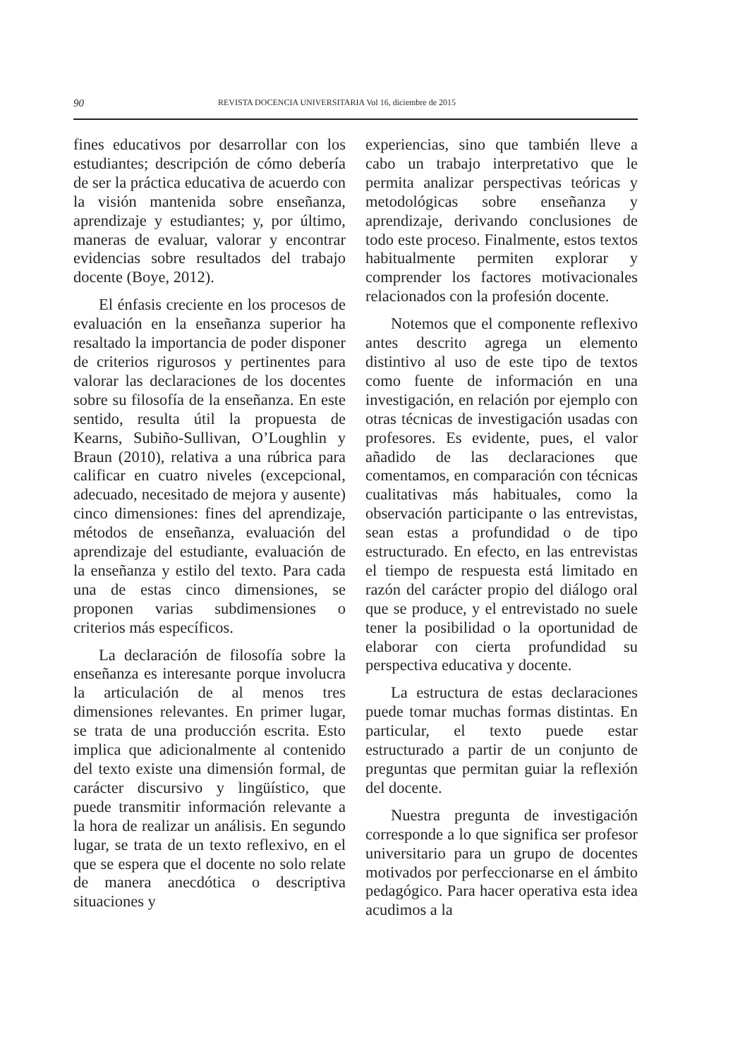90 REVISTA DOCENCIA UNIVERSITARIA Vol 16, diciembre de 2015
fines educativos por desarrollar con los estudiantes; descripción de cómo debería de ser la práctica educativa de acuerdo con la visión mantenida sobre enseñanza, aprendizaje y estudiantes; y, por último, maneras de evaluar, valorar y encontrar evidencias sobre resultados del trabajo docente (Boye, 2012).
El énfasis creciente en los procesos de evaluación en la enseñanza superior ha resaltado la importancia de poder disponer de criterios rigurosos y pertinentes para valorar las declaraciones de los docentes sobre su filosofía de la enseñanza. En este sentido, resulta útil la propuesta de Kearns, Subiño-Sullivan, O’Loughlin y Braun (2010), relativa a una rúbrica para calificar en cuatro niveles (excepcional, adecuado, necesitado de mejora y ausente) cinco dimensiones: fines del aprendizaje, métodos de enseñanza, evaluación del aprendizaje del estudiante, evaluación de la enseñanza y estilo del texto. Para cada una de estas cinco dimensiones, se proponen varias subdimensiones o criterios más específicos.
La declaración de filosofía sobre la enseñanza es interesante porque involucra la articulación de al menos tres dimensiones relevantes. En primer lugar, se trata de una producción escrita. Esto implica que adicionalmente al contenido del texto existe una dimensión formal, de carácter discursivo y lingüístico, que puede transmitir información relevante a la hora de realizar un análisis. En segundo lugar, se trata de un texto reflexivo, en el que se espera que el docente no solo relate de manera anecdótica o descriptiva situaciones y
experiencias, sino que también lleve a cabo un trabajo interpretativo que le permita analizar perspectivas teóricas y metodológicas sobre enseñanza y aprendizaje, derivando conclusiones de todo este proceso. Finalmente, estos textos habitualmente permiten explorar y comprender los factores motivacionales relacionados con la profesión docente.
Notemos que el componente reflexivo antes descrito agrega un elemento distintivo al uso de este tipo de textos como fuente de información en una investigación, en relación por ejemplo con otras técnicas de investigación usadas con profesores. Es evidente, pues, el valor añadido de las declaraciones que comentamos, en comparación con técnicas cualitativas más habituales, como la observación participante o las entrevistas, sean estas a profundidad o de tipo estructurado. En efecto, en las entrevistas el tiempo de respuesta está limitado en razón del carácter propio del diálogo oral que se produce, y el entrevistado no suele tener la posibilidad o la oportunidad de elaborar con cierta profundidad su perspectiva educativa y docente.
La estructura de estas declaraciones puede tomar muchas formas distintas. En particular, el texto puede estar estructurado a partir de un conjunto de preguntas que permitan guiar la reflexión del docente.
Nuestra pregunta de investigación corresponde a lo que significa ser profesor universitario para un grupo de docentes motivados por perfeccionarse en el ámbito pedagógico. Para hacer operativa esta idea acudimos a la